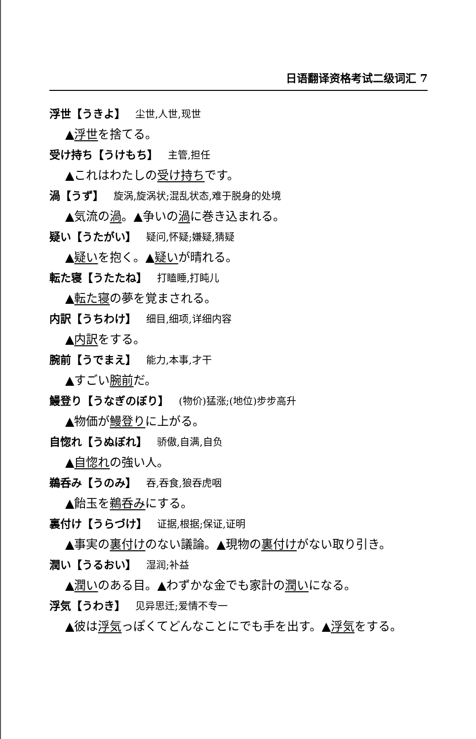日语翻译资格考试二级词汇 7
浮世【うきよ】 尘世,人世,现世
▲浮世を捨てる。
受け持ち【うけもち】 主管,担任
▲これはわたしの受け持ちです。
渦【うず】 旋涡,旋涡状;混乱状态,难于脱身的处境
▲気流の渦。▲争いの渦に巻き込まれる。
疑い【うたがい】 疑问,怀疑;嫌疑,猜疑
▲疑いを抱く。▲疑いが晴れる。
転た寝【うたたね】 打瞌睡,打盹儿
▲転た寝の夢を覚まされる。
内訳【うちわけ】 细目,细项,详细内容
▲内訳をする。
腕前【うでまえ】 能力,本事,才干
▲すごい腕前だ。
鰻登り【うなぎのぼり】 (物价)猛涨;(地位)步步高升
▲物価が鰻登りに上がる。
自惚れ【うぬぼれ】 骄傲,自满,自负
▲自惚れの強い人。
鵜呑み【うのみ】 吞,吞食,狼吞虎咽
▲飴玉を鵜呑みにする。
裏付け【うらづけ】 证据,根据;保证,证明
▲事実の裏付けのない議論。▲現物の裏付けがない取り引き。
潤い【うるおい】 湿润;补益
▲潤いのある目。▲わずかな金でも家計の潤いになる。
浮気【うわき】 见异思迁;爱情不专一
▲彼は浮気っぽくてどんなことにでも手を出す。▲浮気をする。